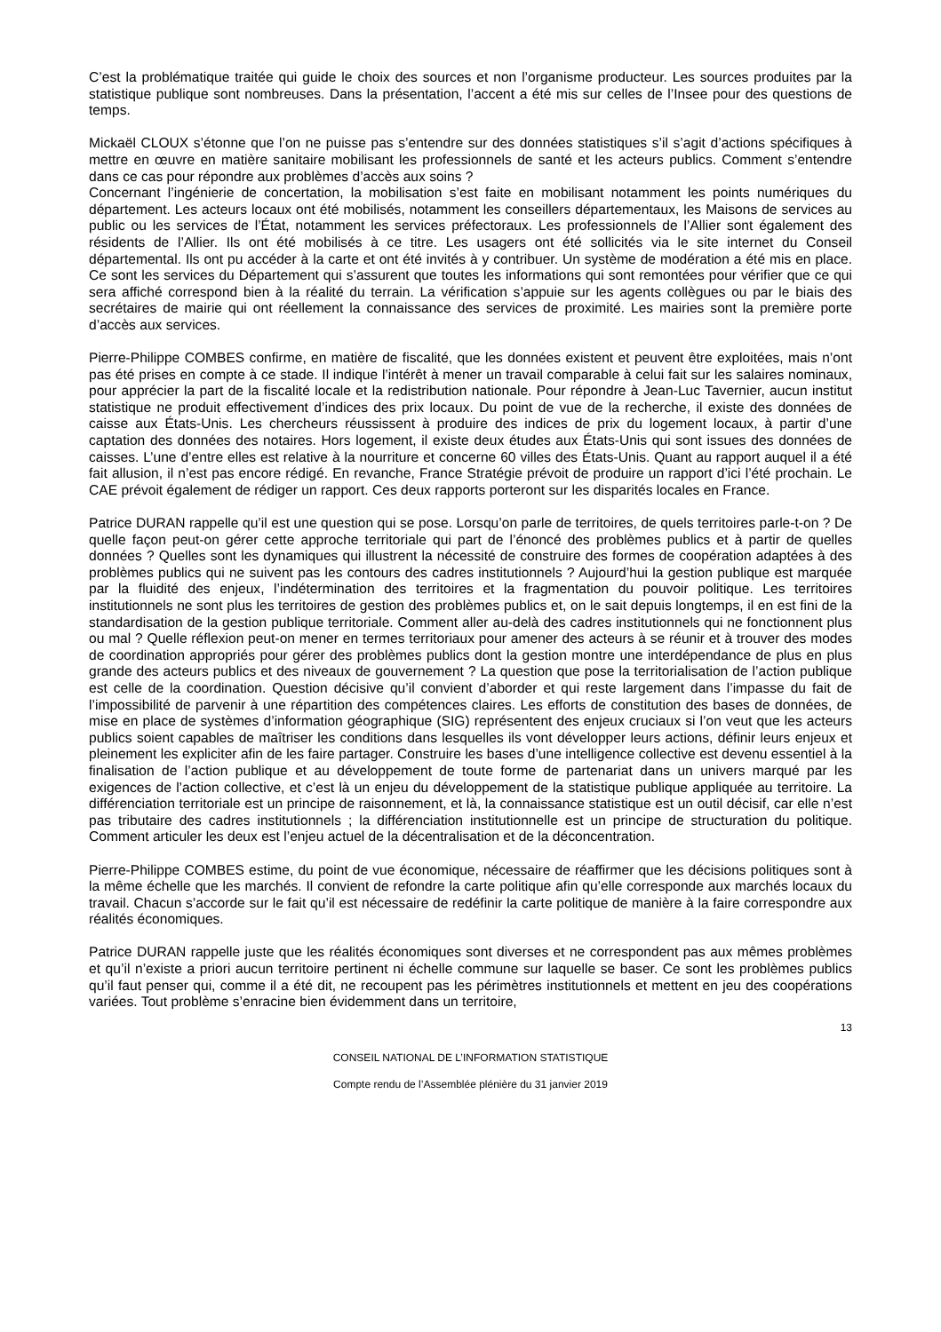C’est la problématique traitée qui guide le choix des sources et non l’organisme producteur. Les sources produites par la statistique publique sont nombreuses. Dans la présentation, l’accent a été mis sur celles de l’Insee pour des questions de temps.
Mickaël CLOUX s’étonne que l’on ne puisse pas s’entendre sur des données statistiques s’il s’agit d’actions spécifiques à mettre en œuvre en matière sanitaire mobilisant les professionnels de santé et les acteurs publics. Comment s’entendre dans ce cas pour répondre aux problèmes d’accès aux soins ?
Concernant l’ingénierie de concertation, la mobilisation s’est faite en mobilisant notamment les points numériques du département. Les acteurs locaux ont été mobilisés, notamment les conseillers départementaux, les Maisons de services au public ou les services de l’État, notamment les services préfectoraux. Les professionnels de l’Allier sont également des résidents de l’Allier. Ils ont été mobilisés à ce titre. Les usagers ont été sollicités via le site internet du Conseil départemental. Ils ont pu accéder à la carte et ont été invités à y contribuer. Un système de modération a été mis en place. Ce sont les services du Département qui s’assurent que toutes les informations qui sont remontées pour vérifier que ce qui sera affiché correspond bien à la réalité du terrain. La vérification s’appuie sur les agents collègues ou par le biais des secrétaires de mairie qui ont réellement la connaissance des services de proximité. Les mairies sont la première porte d’accès aux services.
Pierre-Philippe COMBES confirme, en matière de fiscalité, que les données existent et peuvent être exploitées, mais n’ont pas été prises en compte à ce stade. Il indique l’intérêt à mener un travail comparable à celui fait sur les salaires nominaux, pour apprécier la part de la fiscalité locale et la redistribution nationale. Pour répondre à Jean-Luc Tavernier, aucun institut statistique ne produit effectivement d’indices des prix locaux. Du point de vue de la recherche, il existe des données de caisse aux États-Unis. Les chercheurs réussissent à produire des indices de prix du logement locaux, à partir d’une captation des données des notaires. Hors logement, il existe deux études aux États-Unis qui sont issues des données de caisses. L’une d’entre elles est relative à la nourriture et concerne 60 villes des États-Unis. Quant au rapport auquel il a été fait allusion, il n’est pas encore rédigé. En revanche, France Stratégie prévoit de produire un rapport d’ici l’été prochain. Le CAE prévoit également de rédiger un rapport. Ces deux rapports porteront sur les disparités locales en France.
Patrice DURAN rappelle qu’il est une question qui se pose. Lorsqu’on parle de territoires, de quels territoires parle-t-on ? De quelle façon peut-on gérer cette approche territoriale qui part de l’énoncé des problèmes publics et à partir de quelles données ? Quelles sont les dynamiques qui illustrent la nécessité de construire des formes de coopération adaptées à des problèmes publics qui ne suivent pas les contours des cadres institutionnels ? Aujourd’hui la gestion publique est marquée par la fluidité des enjeux, l’indétermination des territoires et la fragmentation du pouvoir politique. Les territoires institutionnels ne sont plus les territoires de gestion des problèmes publics et, on le sait depuis longtemps, il en est fini de la standardisation de la gestion publique territoriale. Comment aller au-delà des cadres institutionnels qui ne fonctionnent plus ou mal ? Quelle réflexion peut-on mener en termes territoriaux pour amener des acteurs à se réunir et à trouver des modes de coordination appropriés pour gérer des problèmes publics dont la gestion montre une interdépendance de plus en plus grande des acteurs publics et des niveaux de gouvernement ? La question que pose la territorialisation de l’action publique est celle de la coordination. Question décisive qu’il convient d’aborder et qui reste largement dans l’impasse du fait de l’impossibilité de parvenir à une répartition des compétences claires. Les efforts de constitution des bases de données, de mise en place de systèmes d’information géographique (SIG) représentent des enjeux cruciaux si l’on veut que les acteurs publics soient capables de maîtriser les conditions dans lesquelles ils vont développer leurs actions, définir leurs enjeux et pleinement les expliciter afin de les faire partager. Construire les bases d’une intelligence collective est devenu essentiel à la finalisation de l’action publique et au développement de toute forme de partenariat dans un univers marqué par les exigences de l’action collective, et c’est là un enjeu du développement de la statistique publique appliquée au territoire. La différenciation territoriale est un principe de raisonnement, et là, la connaissance statistique est un outil décisif, car elle n’est pas tributaire des cadres institutionnels ; la différenciation institutionnelle est un principe de structuration du politique. Comment articuler les deux est l’enjeu actuel de la décentralisation et de la déconcentration.
Pierre-Philippe COMBES estime, du point de vue économique, nécessaire de réaffirmer que les décisions politiques sont à la même échelle que les marchés. Il convient de refondre la carte politique afin qu’elle corresponde aux marchés locaux du travail. Chacun s’accorde sur le fait qu’il est nécessaire de redéfinir la carte politique de manière à la faire correspondre aux réalités économiques.
Patrice DURAN rappelle juste que les réalités économiques sont diverses et ne correspondent pas aux mêmes problèmes et qu’il n’existe a priori aucun territoire pertinent ni échelle commune sur laquelle se baser. Ce sont les problèmes publics qu’il faut penser qui, comme il a été dit, ne recoupent pas les périmètres institutionnels et mettent en jeu des coopérations variées. Tout problème s’enracine bien évidemment dans un territoire,
13
CONSEIL NATIONAL DE L’INFORMATION STATISTIQUE
Compte rendu de l’Assemblée plénière du 31 janvier 2019